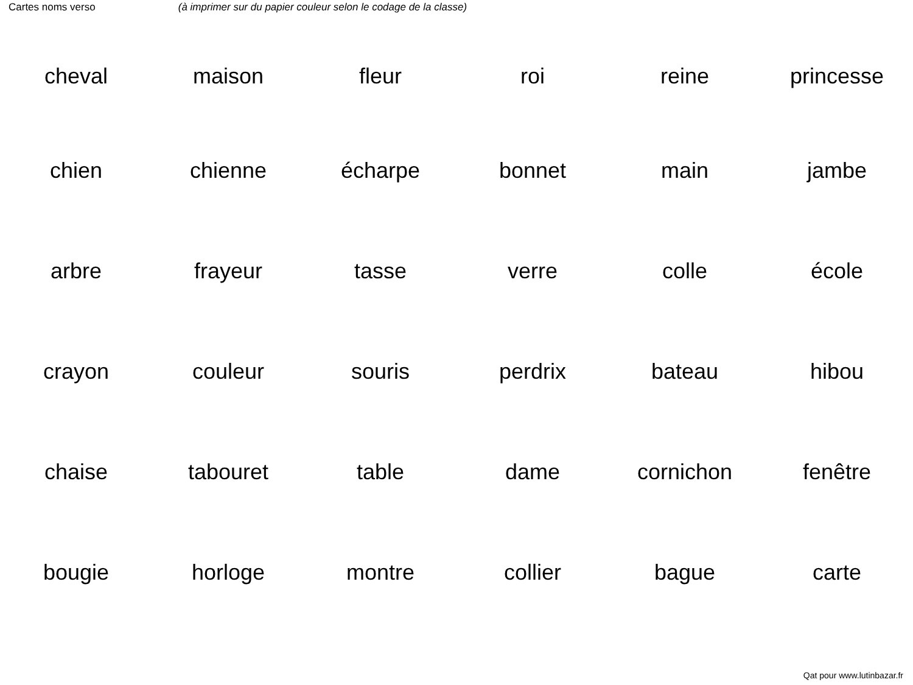Cartes noms verso (à imprimer sur du papier couleur selon le codage de la classe)
| cheval | maison | fleur | roi | reine | princesse |
| chien | chienne | écharpe | bonnet | main | jambe |
| arbre | frayeur | tasse | verre | colle | école |
| crayon | couleur | souris | perdrix | bateau | hibou |
| chaise | tabouret | table | dame | cornichon | fenêtre |
| bougie | horloge | montre | collier | bague | carte |
Qat pour www.lutinbazar.fr